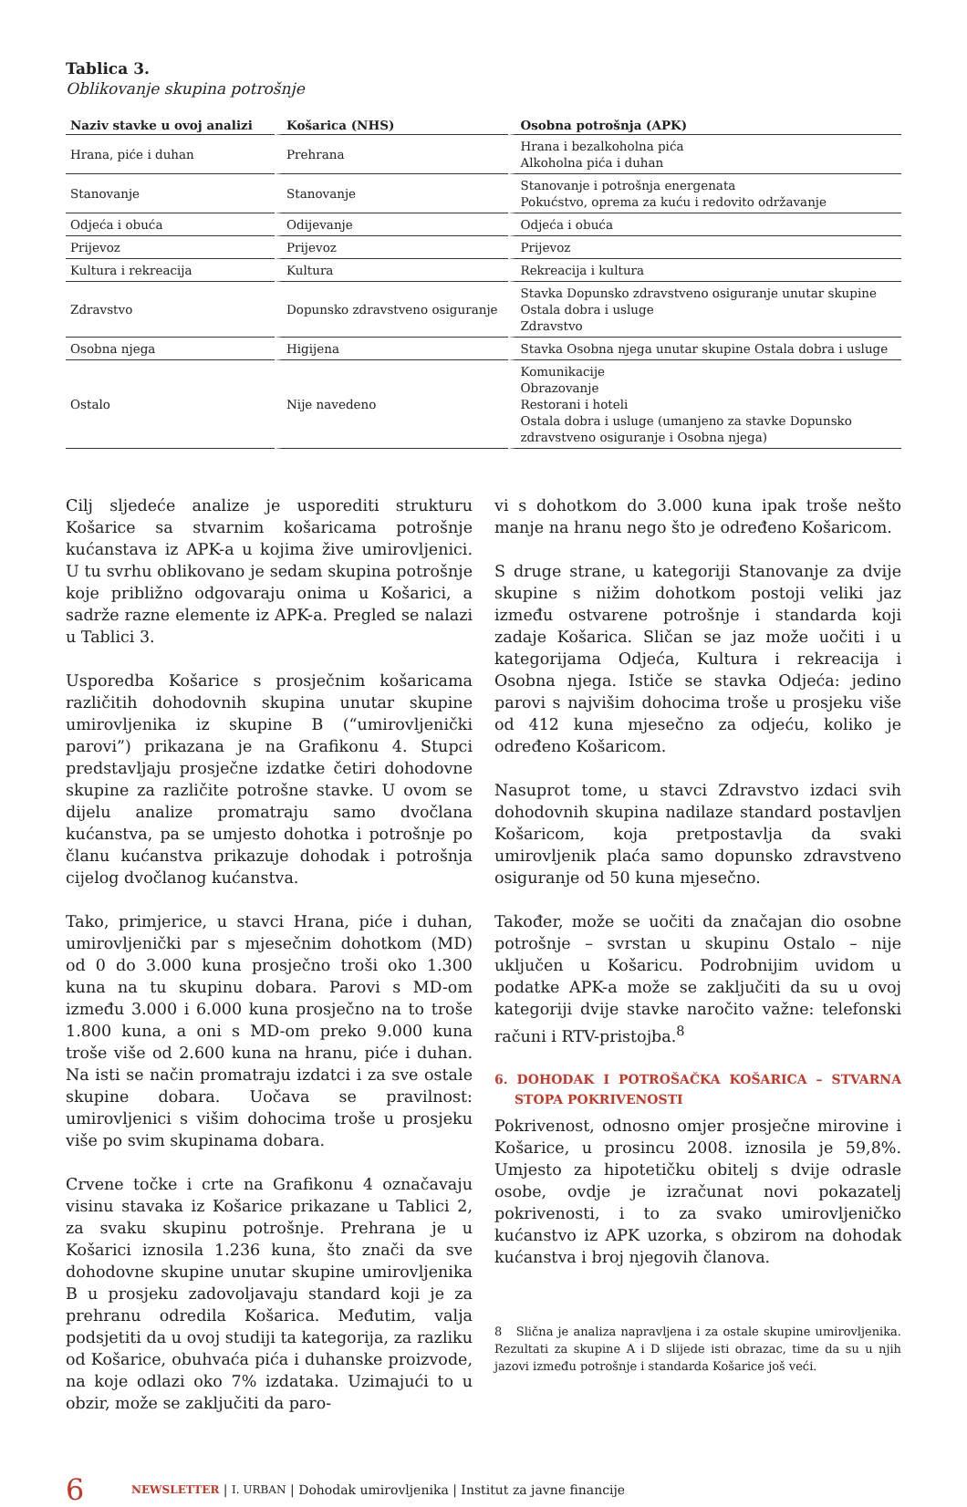Tablica 3.
Oblikovanje skupina potrošnje
| Naziv stavke u ovoj analizi | Košarica (NHS) | Osobna potrošnja (APK) |
| --- | --- | --- |
| Hrana, piće i duhan | Prehrana | Hrana i bezalkoholna pića Alkoholna pića i duhan |
| Stanovanje | Stanovanje | Stanovanje i potrošnja energenata Pokućstvo, oprema za kuću i redovito održavanje |
| Odjeća i obuća | Odijevanje | Odjeća i obuća |
| Prijevoz | Prijevoz | Prijevoz |
| Kultura i rekreacija | Kultura | Rekreacija i kultura |
| Zdravstvo | Dopunsko zdravstveno osiguranje | Stavka Dopunsko zdravstveno osiguranje unutar skupine Ostala dobra i usluge Zdravstvo |
| Osobna njega | Higijena | Stavka Osobna njega unutar skupine Ostala dobra i usluge |
| Ostalo | Nije navedeno | Komunikacije Obrazovanje Restorani i hoteli Ostala dobra i usluge (umanjeno za stavke Dopunsko zdravstveno osiguranje i Osobna njega) |
Cilj sljedeće analize je usporediti strukturu Košarice sa stvarnim košaricama potrošnje kućanstava iz APK-a u kojima žive umirovljenici. U tu svrhu oblikovano je sedam skupina potrošnje koje približno odgovaraju onima u Košarici, a sadrže razne elemente iz APK-a. Pregled se nalazi u Tablici 3.
Usporedba Košarice s prosječnim košaricama različitih dohodovnih skupina unutar skupine umirovljenika iz skupine B (“umirovljenički parovi”) prikazana je na Grafikonu 4. Stupci predstavljaju prosječne izdatke četiri dohodovne skupine za različite potrošne stavke. U ovom se dijelu analize promatraju samo dvočlana kućanstva, pa se umjesto dohotka i potrošnje po članu kućanstva prikazuje dohodak i potrošnja cijelog dvočlanog kućanstva.
Tako, primjerice, u stavci Hrana, piće i duhan, umirovljenički par s mjesečnim dohotkom (MD) od 0 do 3.000 kuna prosječno troši oko 1.300 kuna na tu skupinu dobara. Parovi s MD-om između 3.000 i 6.000 kuna prosječno na to troše 1.800 kuna, a oni s MD-om preko 9.000 kuna troše više od 2.600 kuna na hranu, piće i duhan. Na isti se način promatraju izdatci i za sve ostale skupine dobara. Uočava se pravilnost: umirovljenici s višim dohocima troše u prosjeku više po svim skupinama dobara.
Crvene točke i crte na Grafikonu 4 označavaju visinu stavaka iz Košarice prikazane u Tablici 2, za svaku skupinu potrošnje. Prehrana je u Košarici iznosila 1.236 kuna, što znači da sve dohodovne skupine unutar skupine umirovljenika B u prosjeku zadovoljavaju standard koji je za prehranu odredila Košarica. Međutim, valja podsjetiti da u ovoj studiji ta kategorija, za razliku od Košarice, obuhvaća pića i duhanske proizvode, na koje odlazi oko 7% izdataka. Uzimajući to u obzir, može se zaključiti da paro-
vi s dohotkom do 3.000 kuna ipak troše nešto manje na hranu nego što je određeno Košaricom.
S druge strane, u kategoriji Stanovanje za dvije skupine s nižim dohotkom postoji veliki jaz između ostvarene potrošnje i standarda koji zadaje Košarica. Sličan se jaz može uočiti i u kategorijama Odjeća, Kultura i rekreacija i Osobna njega. Ističe se stavka Odjeća: jedino parovi s najvišim dohocima troše u prosjeku više od 412 kuna mjesečno za odjeću, koliko je određeno Košaricom.
Nasuprot tome, u stavci Zdravstvo izdaci svih dohodovnih skupina nadilaze standard postavljen Košaricom, koja pretpostavlja da svaki umirovljenik plaća samo dopunsko zdravstveno osiguranje od 50 kuna mjesečno.
Također, može se uočiti da značajan dio osobne potrošnje – svrstan u skupinu Ostalo – nije uključen u Košaricu. Podrobnijim uvidom u podatke APK-a može se zaključiti da su u ovoj kategoriji dvije stavke naročito važne: telefonski računi i RTV-pristojba.<sup>8</sup>
6. DOHODAK I POTROŠAČKA KOŠARICA – STVARNA STOPA POKRIVENOSTI
Pokrivenost, odnosno omjer prosječne mirovine i Košarice, u prosincu 2008. iznosila je 59,8%. Umjesto za hipotetičku obitelj s dvije odrasle osobe, ovdje je izračunat novi pokazatelj pokrivenosti, i to za svako umirovljeničko kućanstvo iz APK uzorka, s obzirom na dohodak kućanstva i broj njegovih članova.
8 Slična je analiza napravljena i za ostale skupine umirovljenika. Rezultati za skupine A i D slijede isti obrazac, time da su u njih jazovi između potrošnje i standarda Košarice još veći.
6 NEWSLETTER | I. URBAN | Dohodak umirovljenika | Institut za javne financije